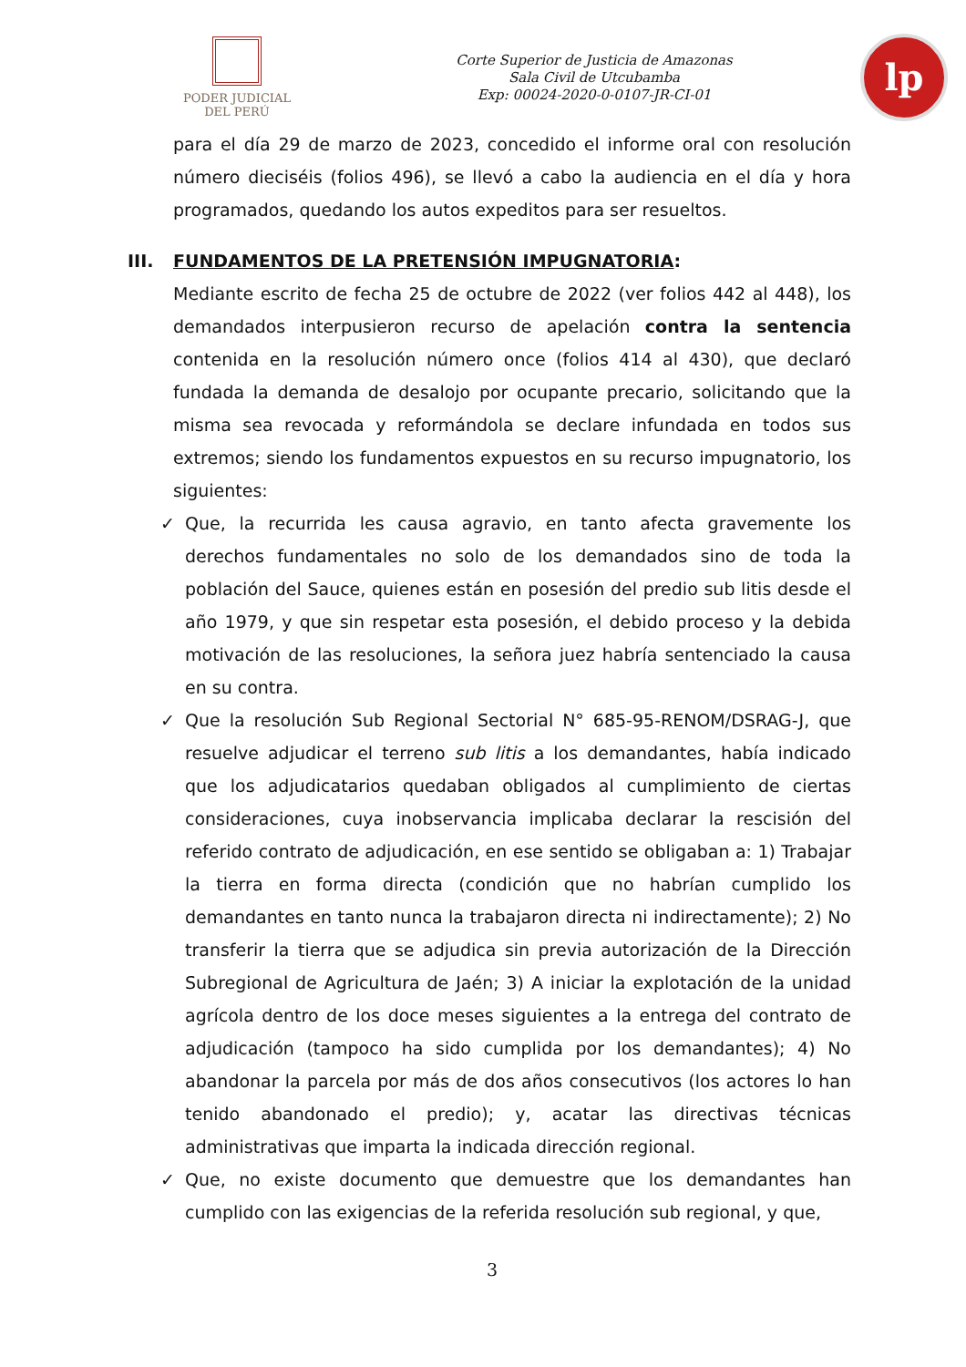PODER JUDICIAL
DEL PERÚ
Corte Superior de Justicia de Amazonas
Sala Civil de Utcubamba
Exp: 00024-2020-0-0107-JR-CI-01
lp
para el día 29 de marzo de 2023, concedido el informe oral con resolución número dieciséis (folios 496), se llevó a cabo la audiencia en el día y hora programados, quedando los autos expeditos para ser resueltos.
III. FUNDAMENTOS DE LA PRETENSIÓN IMPUGNATORIA:
Mediante escrito de fecha 25 de octubre de 2022 (ver folios 442 al 448), los demandados interpusieron recurso de apelación contra la sentencia contenida en la resolución número once (folios 414 al 430), que declaró fundada la demanda de desalojo por ocupante precario, solicitando que la misma sea revocada y reformándola se declare infundada en todos sus extremos; siendo los fundamentos expuestos en su recurso impugnatorio, los siguientes:
✓ Que, la recurrida les causa agravio, en tanto afecta gravemente los derechos fundamentales no solo de los demandados sino de toda la población del Sauce, quienes están en posesión del predio sub litis desde el año 1979, y que sin respetar esta posesión, el debido proceso y la debida motivación de las resoluciones, la señora juez habría sentenciado la causa en su contra.
✓ Que la resolución Sub Regional Sectorial N° 685-95-RENOM/DSRAG-J, que resuelve adjudicar el terreno sub litis a los demandantes, había indicado que los adjudicatarios quedaban obligados al cumplimiento de ciertas consideraciones, cuya inobservancia implicaba declarar la rescisión del referido contrato de adjudicación, en ese sentido se obligaban a: 1) Trabajar la tierra en forma directa (condición que no habrían cumplido los demandantes en tanto nunca la trabajaron directa ni indirectamente); 2) No transferir la tierra que se adjudica sin previa autorización de la Dirección Subregional de Agricultura de Jaén; 3) A iniciar la explotación de la unidad agrícola dentro de los doce meses siguientes a la entrega del contrato de adjudicación (tampoco ha sido cumplida por los demandantes); 4) No abandonar la parcela por más de dos años consecutivos (los actores lo han tenido abandonado el predio); y, acatar las directivas técnicas administrativas que imparta la indicada dirección regional.
✓ Que, no existe documento que demuestre que los demandantes han cumplido con las exigencias de la referida resolución sub regional, y que,
3